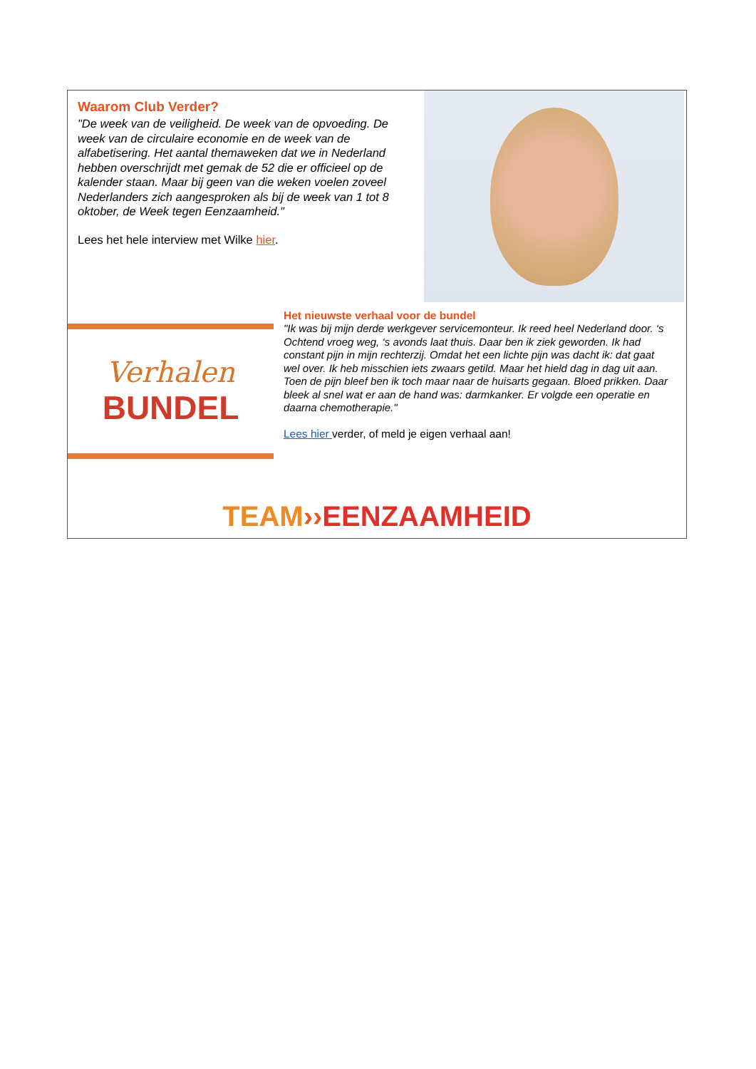Waarom Club Verder?
"De week van de veiligheid. De week van de opvoeding. De week van de circulaire economie en de week van de alfabetisering. Het aantal themaweken dat we in Nederland hebben overschrijdt met gemak de 52 die er officieel op de kalender staan. Maar bij geen van die weken voelen zoveel Nederlanders zich aangesproken als bij de week van 1 tot 8 oktober, de Week tegen Eenzaamheid."
Lees het hele interview met Wilke hier.
Verhalen
BUNDEL
Het nieuwste verhaal voor de bundel
"Ik was bij mijn derde werkgever servicemonteur. Ik reed heel Nederland door. ‘s Ochtend vroeg weg, ‘s avonds laat thuis. Daar ben ik ziek geworden. Ik had constant pijn in mijn rechterzij. Omdat het een lichte pijn was dacht ik: dat gaat wel over. Ik heb misschien iets zwaars getild. Maar het hield dag in dag uit aan. Toen de pijn bleef ben ik toch maar naar de huisarts gegaan. Bloed prikken. Daar bleek al snel wat er aan de hand was: darmkanker. Er volgde een operatie en daarna chemotherapie."
Lees hier verder, of meld je eigen verhaal aan!
TEAM››EENZAAMHEID